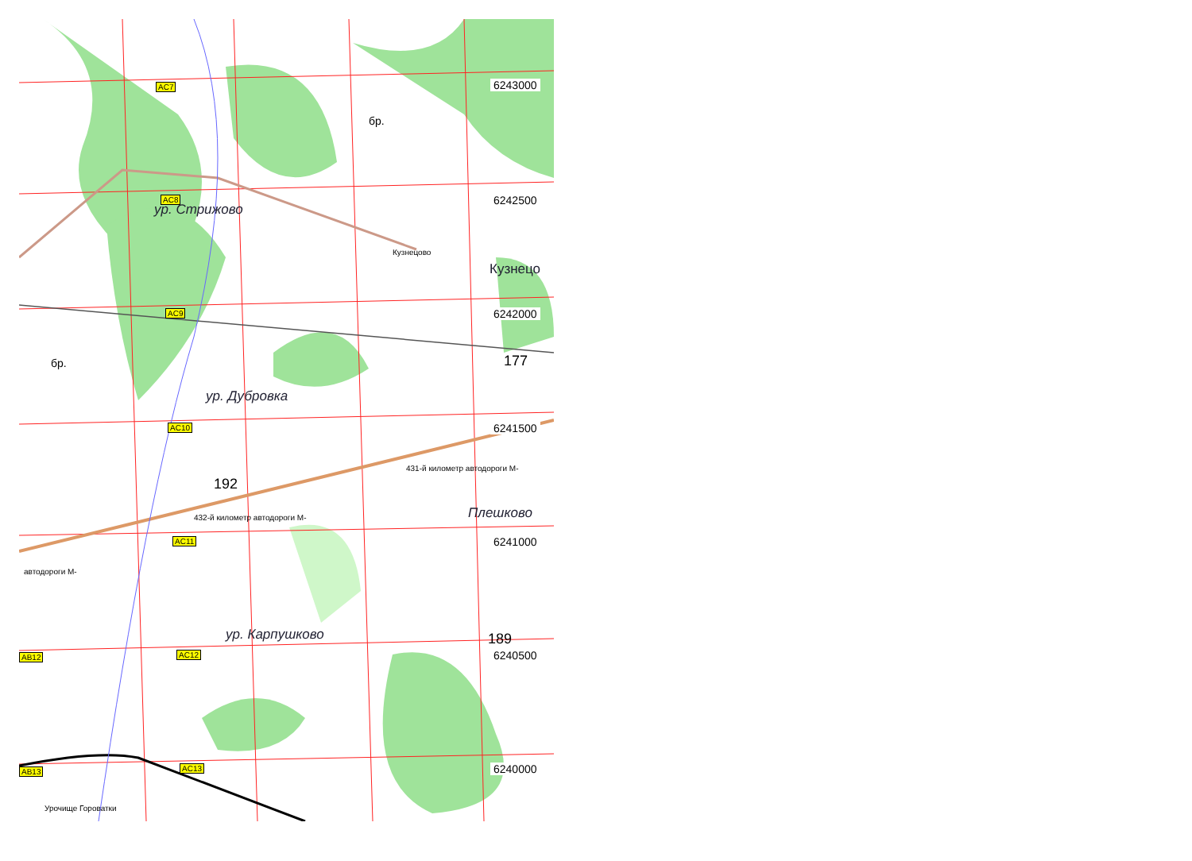AC7
AC8
ур. Стрижово
Кузнецово
Кузнецо
AC9
6243000
6242500
6242000
бр.
бр.
177
ур. Дубровка
AC10 6241500
431-й километр автодороги М-
192
Плешково
432-й километр автодороги М-
AC11 6241000
автодороги М-
ур. Карпушково 189
AC12 6240500
AB12
AC13
AB13 6240000
Урочище Горoватки